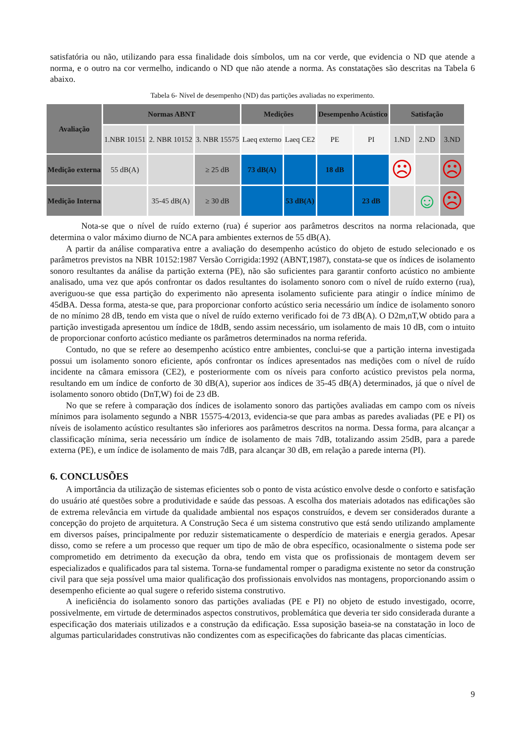satisfatória ou não, utilizando para essa finalidade dois símbolos, um na cor verde, que evidencia o ND que atende a norma, e o outro na cor vermelho, indicando o ND que não atende a norma. As constatações são descritas na Tabela 6 abaixo.
Tabela 6- Nível de desempenho (ND) das partições avaliadas no experimento.
| Avaliação | Normas ABNT | | | Medições | | Desempenho Acústico | | Satisfação | | |
| --- | --- | --- | --- | --- | --- | --- | --- | --- | --- | --- |
| | 1.NBR 10151 | 2. NBR 10152 | 3. NBR 15575 | Laeq externo | Laeq CE2 | PE | PI | 1.ND | 2.ND | 3.ND |
| Medição externa | 55 dB(A) | | ≥ 25 dB | 73 dB(A) | | 18 dB | | ☹ | | ☹ |
| Medição Interna | | 35-45 dB(A) | ≥ 30 dB | | 53 dB(A) | | 23 dB | | ☺ | ☹ |
Nota-se que o nível de ruído externo (rua) é superior aos parâmetros descritos na norma relacionada, que determina o valor máximo diurno de NCA para ambientes externos de 55 dB(A).
A partir da análise comparativa entre a avaliação do desempenho acústico do objeto de estudo selecionado e os parâmetros previstos na NBR 10152:1987 Versão Corrigida:1992 (ABNT,1987), constata-se que os índices de isolamento sonoro resultantes da análise da partição externa (PE), não são suficientes para garantir conforto acústico no ambiente analisado, uma vez que após confrontar os dados resultantes do isolamento sonoro com o nível de ruído externo (rua), averiguou-se que essa partição do experimento não apresenta isolamento suficiente para atingir o índice mínimo de 45dBA. Dessa forma, atesta-se que, para proporcionar conforto acústico seria necessário um índice de isolamento sonoro de no mínimo 28 dB, tendo em vista que o nível de ruído externo verificado foi de 73 dB(A). O D2m,nT,W obtido para a partição investigada apresentou um índice de 18dB, sendo assim necessário, um isolamento de mais 10 dB, com o intuito de proporcionar conforto acústico mediante os parâmetros determinados na norma referida.
Contudo, no que se refere ao desempenho acústico entre ambientes, conclui-se que a partição interna investigada possui um isolamento sonoro eficiente, após confrontar os índices apresentados nas medições com o nível de ruído incidente na câmara emissora (CE2), e posteriormente com os níveis para conforto acústico previstos pela norma, resultando em um índice de conforto de 30 dB(A), superior aos índices de 35-45 dB(A) determinados, já que o nível de isolamento sonoro obtido (DnT,W) foi de 23 dB.
No que se refere à comparação dos índices de isolamento sonoro das partições avaliadas em campo com os níveis mínimos para isolamento segundo a NBR 15575-4/2013, evidencia-se que para ambas as paredes avaliadas (PE e PI) os níveis de isolamento acústico resultantes são inferiores aos parâmetros descritos na norma. Dessa forma, para alcançar a classificação mínima, seria necessário um índice de isolamento de mais 7dB, totalizando assim 25dB, para a parede externa (PE), e um índice de isolamento de mais 7dB, para alcançar 30 dB, em relação a parede interna (PI).
6. CONCLUSÕES
A importância da utilização de sistemas eficientes sob o ponto de vista acústico envolve desde o conforto e satisfação do usuário até questões sobre a produtividade e saúde das pessoas. A escolha dos materiais adotados nas edificações são de extrema relevância em virtude da qualidade ambiental nos espaços construídos, e devem ser considerados durante a concepção do projeto de arquitetura. A Construção Seca é um sistema construtivo que está sendo utilizando amplamente em diversos países, principalmente por reduzir sistematicamente o desperdício de materiais e energia gerados. Apesar disso, como se refere a um processo que requer um tipo de mão de obra específico, ocasionalmente o sistema pode ser comprometido em detrimento da execução da obra, tendo em vista que os profissionais de montagem devem ser especializados e qualificados para tal sistema. Torna-se fundamental romper o paradigma existente no setor da construção civil para que seja possível uma maior qualificação dos profissionais envolvidos nas montagens, proporcionando assim o desempenho eficiente ao qual sugere o referido sistema construtivo.
A ineficiência do isolamento sonoro das partições avaliadas (PE e PI) no objeto de estudo investigado, ocorre, possivelmente, em virtude de determinados aspectos construtivos, problemática que deveria ter sido considerada durante a especificação dos materiais utilizados e a construção da edificação. Essa suposição baseia-se na constatação in loco de algumas particularidades construtivas não condizentes com as especificações do fabricante das placas cimentícias.
9